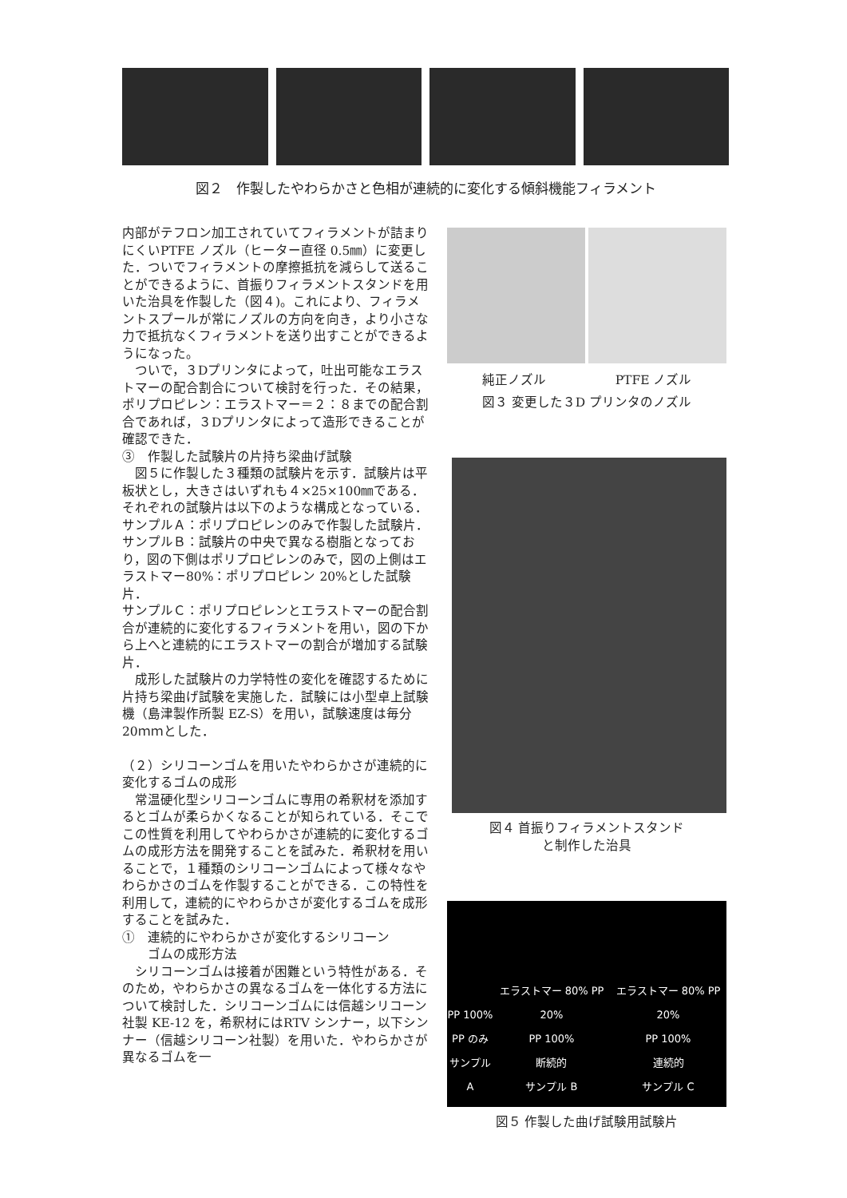図２　作製したやわらかさと色相が連続的に変化する傾斜機能フィラメント
内部がテフロン加工されていてフィラメントが詰まりにくいPTFE ノズル（ヒーター直径 0.5㎜）に変更した．ついでフィラメントの摩擦抵抗を減らして送ることができるように、首振りフィラメントスタンドを用いた治具を作製した（図４)。これにより、フィラメントスプールが常にノズルの方向を向き，より小さな力で抵抗なくフィラメントを送り出すことができるようになった。
　ついで，３Dプリンタによって，吐出可能なエラストマーの配合割合について検討を行った．その結果，ポリプロピレン：エラストマー＝２：８までの配合割合であれば，３Dプリンタによって造形できることが確認できた．
③　作製した試験片の片持ち梁曲げ試験
　図５に作製した３種類の試験片を示す．試験片は平板状とし，大きさはいずれも４×25×100㎜である．それぞれの試験片は以下のような構成となっている．
サンプルＡ：ポリプロピレンのみで作製した試験片．サンプルＢ：試験片の中央で異なる樹脂となっており，図の下側はポリプロピレンのみで，図の上側はエラストマー80%：ポリプロピレン 20%とした試験片．
サンプルＣ：ポリプロピレンとエラストマーの配合割合が連続的に変化するフィラメントを用い，図の下から上へと連続的にエラストマーの割合が増加する試験片．
　成形した試験片の力学特性の変化を確認するために片持ち梁曲げ試験を実施した．試験には小型卓上試験機（島津製作所製 EZ-S）を用い，試験速度は毎分 20ｍｍとした．
（２）シリコーンゴムを用いたやわらかさが連続的に変化するゴムの成形
　常温硬化型シリコーンゴムに専用の希釈材を添加するとゴムが柔らかくなることが知られている．そこでこの性質を利用してやわらかさが連続的に変化するゴムの成形方法を開発することを試みた．希釈材を用いることで，１種類のシリコーンゴムによって様々なやわらかさのゴムを作製することができる．この特性を利用して，連続的にやわらかさが変化するゴムを成形することを試みた．
①　連続的にやわらかさが変化するシリコーン
　　ゴムの成形方法
　シリコーンゴムは接着が困難という特性がある．そのため，やわらかさの異なるゴムを一体化する方法について検討した．シリコーンゴムには信越シリコーン社製 KE-12 を，希釈材にはRTV シンナー，以下シンナー（信越シリコーン社製）を用いた．やわらかさが異なるゴムを一
純正ノズル PTFE ノズル
図３ 変更した３D プリンタのノズル
図４ 首振りフィラメントスタンド
と制作した治具
PP 100%
PP のみ
サンプル A
エラストマー 80% PP 20%
PP 100%
断続的
サンプル B
エラストマー 80% PP 20%
PP 100%
連続的
サンプル C
図５ 作製した曲げ試験用試験片